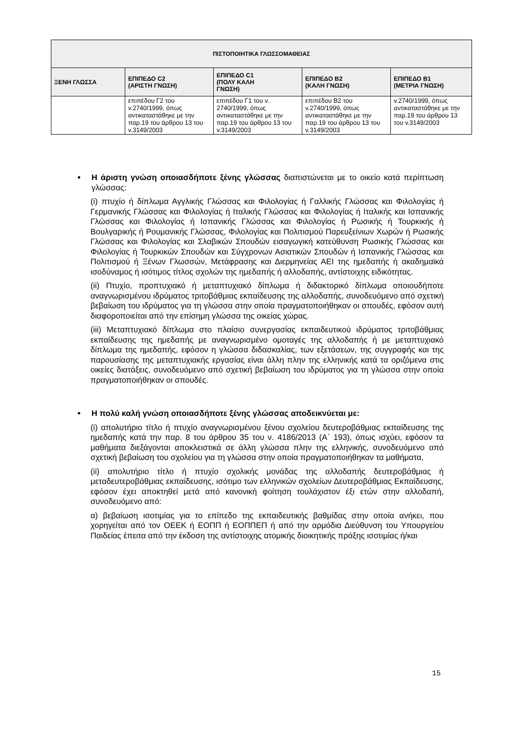| ΠΙΣΤΟΠΟΙΗΤΙΚΑ ΓΛΩΣΣΟΜΑΘΕΙΑΣ | | | | |
| --- | --- | --- | --- | --- |
| ΞΕΝΗ ΓΛΩΣΣΑ | ΕΠΙΠΕΔΟ C2 (ΑΡΙΣΤΗ ΓΝΩΣΗ) | ΕΠΙΠΕΔΟ C1 (ΠΟΛΥ ΚΑΛΗ ΓΝΩΣΗ) | ΕΠΙΠΕΔΟ B2 (ΚΑΛΗ ΓΝΩΣΗ) | ΕΠΙΠΕΔΟ B1 (ΜΕΤΡΙΑ ΓΝΩΣΗ) |
| | επιπέδου Γ2 του v.2740/1999, όπως αντικαταστάθηκε με την παρ.19 του άρθρου 13 του v.3149/2003 | επιπέδου Γ1 του ν. 2740/1999, όπως αντικαταστάθηκε με την παρ.19 του άρθρου 13 του v.3149/2003 | επιπέδου Β2 του v.2740/1999, όπως αντικαταστάθηκε με την παρ.19 του άρθρου 13 του v.3149/2003 | v.2740/1999, όπως αντικαταστάθηκε με την παρ.19 του άρθρου 13 του v.3149/2003 |
Η άριστη γνώση οποιασδήποτε ξένης γλώσσας διαπιστώνεται με το οικείο κατά περίπτωση γλώσσας:
(i) πτυχίο ή δίπλωμα Αγγλικής Γλώσσας και Φιλολογίας ή Γαλλικής Γλώσσας και Φιλολογίας ή Γερμανικής Γλώσσας και Φιλολογίας ή Ιταλικής Γλώσσας και Φιλολογίας ή Ιταλικής και Ισπανικής Γλώσσας και Φιλολογίας ή Ισπανικής Γλώσσας και Φιλολογίας ή Ρωσικής ή Τουρκικής ή Βουλγαρικής ή Ρουμανικής Γλώσσας, Φιλολογίας και Πολιτισμού Παρευξείνιων Χωρών ή Ρωσικής Γλώσσας και Φιλολογίας και Σλαβικών Σπουδών εισαγωγική κατεύθυνση Ρωσικής Γλώσσας και Φιλολογίας ή Τουρκικών Σπουδών και Σύγχρονων Ασιατικών Σπουδών ή Ισπανικής Γλώσσας και Πολιτισμού ή Ξένων Γλωσσών, Μετάφρασης και Διερμηνείας ΑΕΙ της ημεδαπής ή ακαδημαϊκά ισοδύναμος ή ισότιμος τίτλος σχολών της ημεδαπής ή αλλοδαπής, αντίστοιχης ειδικότητας.
(ii) Πτυχίο, προπτυχιακό ή μεταπτυχιακό δίπλωμα ή διδακτορικό δίπλωμα οποιουδήποτε αναγνωρισμένου ιδρύματος τριτοβάθμιας εκπαίδευσης της αλλοδαπής, συνοδευόμενο από σχετική βεβαίωση του ιδρύματος για τη γλώσσα στην οποία πραγματοποιήθηκαν οι σπουδές, εφόσον αυτή διαφοροποιείται από την επίσημη γλώσσα της οικείας χώρας.
(iii) Μεταπτυχιακό δίπλωμα στο πλαίσιο συνεργασίας εκπαιδευτικού ιδρύματος τριτοβάθμιας εκπαίδευσης της ημεδαπής με αναγνωρισμένο ομοταγές της αλλοδαπής ή με μεταπτυχιακό δίπλωμα της ημεδαπής, εφόσον η γλώσσα διδασκαλίας, των εξετάσεων, της συγγραφής και της παρουσίασης της μεταπτυχιακής εργασίας είναι άλλη πλην της ελληνικής κατά τα οριζόμενα στις οικείες διατάξεις, συνοδευόμενο από σχετική βεβαίωση του ιδρύματος για τη γλώσσα στην οποία πραγματοποιήθηκαν οι σπουδές.
Η πολύ καλή γνώση οποιασδήποτε ξένης γλώσσας αποδεικνύεται με:
(i) απολυτήριο τίτλο ή πτυχίο αναγνωρισμένου ξένου σχολείου δευτεροβάθμιας εκπαίδευσης της ημεδαπής κατά την παρ. 8 του άρθρου 35 του ν. 4186/2013 (Α΄ 193), όπως ισχύει, εφόσον τα μαθήματα διεξάγονται αποκλειστικά σε άλλη γλώσσα πλην της ελληνικής, συνοδευόμενο από σχετική βεβαίωση του σχολείου για τη γλώσσα στην οποία πραγματοποιήθηκαν τα μαθήματα,
(ii) απολυτήριο τίτλο ή πτυχίο σχολικής μονάδας της αλλοδαπής δευτεροβάθμιας ή μεταδευτεροβάθμιας εκπαίδευσης, ισότιμο των ελληνικών σχολείων Δευτεροβάθμιας Εκπαίδευσης, εφόσον έχει αποκτηθεί μετά από κανονική φοίτηση τουλάχιστον έξι ετών στην αλλοδαπή, συνοδευόμενο από:
α) βεβαίωση ισοτιμίας για το επίπεδο της εκπαιδευτικής βαθμίδας στην οποία ανήκει, που χορηγείται από τον ΟΕΕΚ ή ΕΟΠΠ ή ΕΟΠΠΕΠ ή από την αρμόδια Διεύθυνση του Υπουργείου Παιδείας έπειτα από την έκδοση της αντίστοιχης ατομικής διοικητικής πράξης ισοτιμίας ή/και
15